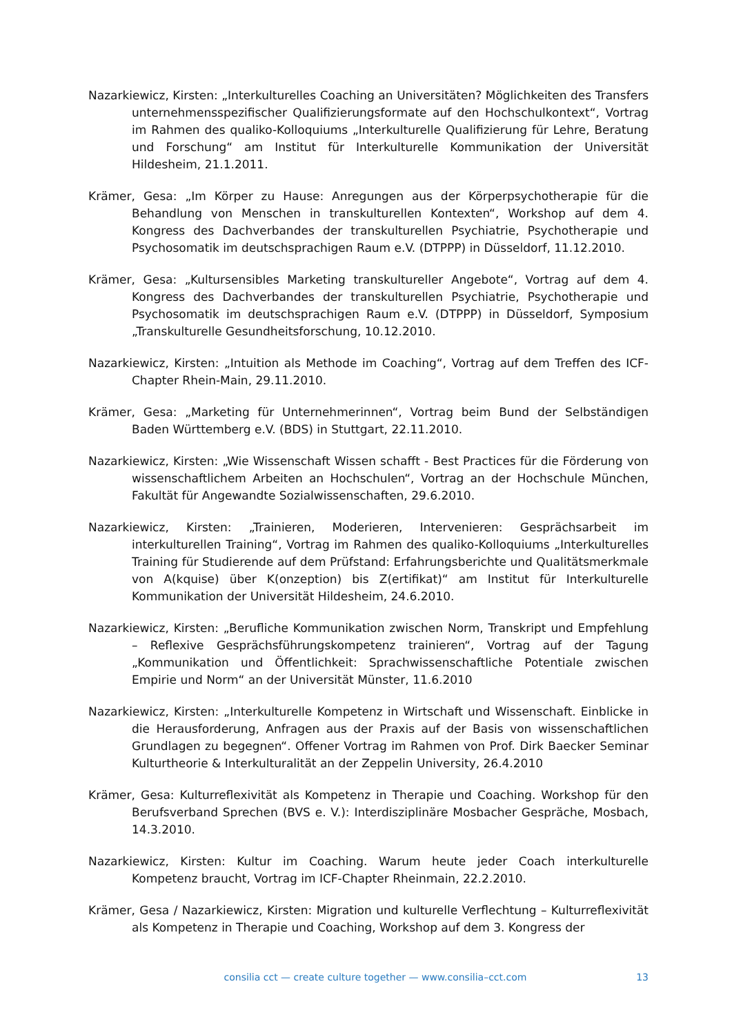Nazarkiewicz, Kirsten: „Interkulturelles Coaching an Universitäten? Möglichkeiten des Transfers unternehmensspezifischer Qualifizierungsformate auf den Hochschulkontext“, Vortrag im Rahmen des qualiko-Kolloquiums „Interkulturelle Qualifizierung für Lehre, Beratung und Forschung“ am Institut für Interkulturelle Kommunikation der Universität Hildesheim, 21.1.2011.
Krämer, Gesa: „Im Körper zu Hause: Anregungen aus der Körperpsychotherapie für die Behandlung von Menschen in transkulturellen Kontexten“, Workshop auf dem 4. Kongress des Dachverbandes der transkulturellen Psychiatrie, Psychotherapie und Psychosomatik im deutschsprachigen Raum e.V. (DTPPP) in Düsseldorf, 11.12.2010.
Krämer, Gesa: „Kultursensibles Marketing transkultureller Angebote“, Vortrag auf dem 4. Kongress des Dachverbandes der transkulturellen Psychiatrie, Psychotherapie und Psychosomatik im deutschsprachigen Raum e.V. (DTPPP) in Düsseldorf, Symposium „Transkulturelle Gesundheitsforschung, 10.12.2010.
Nazarkiewicz, Kirsten: „Intuition als Methode im Coaching“, Vortrag auf dem Treffen des ICF-Chapter Rhein-Main, 29.11.2010.
Krämer, Gesa: „Marketing für Unternehmerinnen“, Vortrag beim Bund der Selbständigen Baden Württemberg e.V. (BDS) in Stuttgart, 22.11.2010.
Nazarkiewicz, Kirsten: „Wie Wissenschaft Wissen schafft - Best Practices für die Förderung von wissenschaftlichem Arbeiten an Hochschulen“, Vortrag an der Hochschule München, Fakultät für Angewandte Sozialwissenschaften, 29.6.2010.
Nazarkiewicz, Kirsten: „Trainieren, Moderieren, Intervenieren: Gesprächsarbeit im interkulturellen Training“, Vortrag im Rahmen des qualiko-Kolloquiums „Interkulturelles Training für Studierende auf dem Prüfstand: Erfahrungsberichte und Qualitätsmerkmale von A(kquise) über K(onzeption) bis Z(ertifikat)“ am Institut für Interkulturelle Kommunikation der Universität Hildesheim, 24.6.2010.
Nazarkiewicz, Kirsten: „Berufliche Kommunikation zwischen Norm, Transkript und Empfehlung – Reflexive Gesprächsführungskompetenz trainieren“, Vortrag auf der Tagung „Kommunikation und Öffentlichkeit: Sprachwissenschaftliche Potentiale zwischen Empirie und Norm“ an der Universität Münster, 11.6.2010
Nazarkiewicz, Kirsten: „Interkulturelle Kompetenz in Wirtschaft und Wissenschaft. Einblicke in die Herausforderung, Anfragen aus der Praxis auf der Basis von wissenschaftlichen Grundlagen zu begegnen“. Offener Vortrag im Rahmen von Prof. Dirk Baecker Seminar Kulturtheorie & Interkulturalität an der Zeppelin University, 26.4.2010
Krämer, Gesa: Kulturreflexivität als Kompetenz in Therapie und Coaching. Workshop für den Berufsverband Sprechen (BVS e. V.): Interdisziplinäre Mosbacher Gespräche, Mosbach, 14.3.2010.
Nazarkiewicz, Kirsten: Kultur im Coaching. Warum heute jeder Coach interkulturelle Kompetenz braucht, Vortrag im ICF-Chapter Rheinmain, 22.2.2010.
Krämer, Gesa / Nazarkiewicz, Kirsten: Migration und kulturelle Verflechtung – Kulturreflexivität als Kompetenz in Therapie und Coaching, Workshop auf dem 3. Kongress der
consilia cct — create culture together — www.consilia–cct.com
13